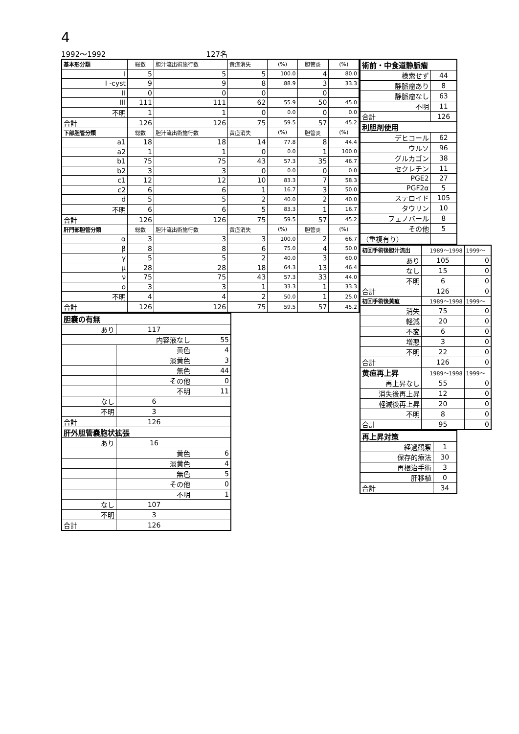4
1992～1992 127名
| 基本形分類 | 総数 | 胆汁流出術施行数 | 黄疸消失 | (%) | 胆管炎 | (%) |
| I | 5 | 5 | 5 | 100.0 | 4 | 80.0 |
| I -cyst | 9 | 9 | 8 | 88.9 | 3 | 33.3 |
| II | 0 | 0 | 0 | | 0 | |
| III | 111 | 111 | 62 | 55.9 | 50 | 45.0 |
| 不明 | 1 | 1 | 0 | 0.0 | 0 | 0.0 |
| 合計 | 126 | 126 | 75 | 59.5 | 57 | 45.2 |
| 下部胆管分類 | 総数 | 胆汁流出術施行数 | 黄疸消失 | (%) | 胆管炎 | (%) |
| a1 | 18 | 18 | 14 | 77.8 | 8 | 44.4 |
| a2 | 1 | 1 | 0 | 0.0 | 1 | 100.0 |
| b1 | 75 | 75 | 43 | 57.3 | 35 | 46.7 |
| b2 | 3 | 3 | 0 | 0.0 | 0 | 0.0 |
| c1 | 12 | 12 | 10 | 83.3 | 7 | 58.3 |
| c2 | 6 | 6 | 1 | 16.7 | 3 | 50.0 |
| d | 5 | 5 | 2 | 40.0 | 2 | 40.0 |
| 不明 | 6 | 6 | 5 | 83.3 | 1 | 16.7 |
| 合計 | 126 | 126 | 75 | 59.5 | 57 | 45.2 |
| 肝門部胆管分類 | 総数 | 胆汁流出術施行数 | 黄疸消失 | (%) | 胆管炎 | (%) |
| α | 3 | 3 | 3 | 100.0 | 2 | 66.7 |
| β | 8 | 8 | 6 | 75.0 | 4 | 50.0 |
| γ | 5 | 5 | 2 | 40.0 | 3 | 60.0 |
| μ | 28 | 28 | 18 | 64.3 | 13 | 46.4 |
| ν | 75 | 75 | 43 | 57.3 | 33 | 44.0 |
| ο | 3 | 3 | 1 | 33.3 | 1 | 33.3 |
| 不明 | 4 | 4 | 2 | 50.0 | 1 | 25.0 |
| 合計 | 126 | 126 | 75 | 59.5 | 57 | 45.2 |
| 胆嚢の有無 | | |
| あり | 117 | |
| 内容液なし | | 55 |
| | 黄色 | 4 |
| | 淡黄色 | 3 |
| | 無色 | 44 |
| | その他 | 0 |
| | 不明 | 11 |
| なし | 6 | |
| 不明 | 3 | |
| 合計 | 126 | |
| 肝外胆管嚢胞状拡張 | | |
| あり | 16 | |
| | 黄色 | 6 |
| | 淡黄色 | 4 |
| | 無色 | 5 |
| | その他 | 0 |
| | 不明 | 1 |
| なし | 107 | |
| 不明 | 3 | |
| 合計 | 126 | |
| 術前・中食道静脈瘤 | |
| 検索せず | 44 |
| 静脈瘤あり | 8 |
| 静脈瘤なし | 63 |
| 不明 | 11 |
| 合計 | 126 |
| 利胆剤使用 | |
| デヒコール | 62 |
| ウルソ | 96 |
| グルカゴン | 38 |
| セクレチン | 11 |
| PGE2 | 27 |
| PGF2α | 5 |
| ステロイド | 105 |
| タウリン | 10 |
| フェノバール | 8 |
| その他 | 5 |
| （重複有り） | |
| 初回手術後胆汁流出 | 1989～1998 | 1999～ |
| あり | 105 | 0 |
| なし | 15 | 0 |
| 不明 | 6 | 0 |
| 合計 | 126 | 0 |
| 初回手術後黄疸 | 1989～1998 | 1999～ |
| 消失 | 75 | 0 |
| 軽減 | 20 | 0 |
| 不変 | 6 | 0 |
| 増悪 | 3 | 0 |
| 不明 | 22 | 0 |
| 合計 | 126 | 0 |
| 黄疸再上昇 | 1989～1998 | 1999～ |
| 再上昇なし | 55 | 0 |
| 消失後再上昇 | 12 | 0 |
| 軽減後再上昇 | 20 | 0 |
| 不明 | 8 | 0 |
| 合計 | 95 | 0 |
| 再上昇対策 | |
| 経過観察 | 1 |
| 保存的療法 | 30 |
| 再根治手術 | 3 |
| 肝移植 | 0 |
| 合計 | 34 |